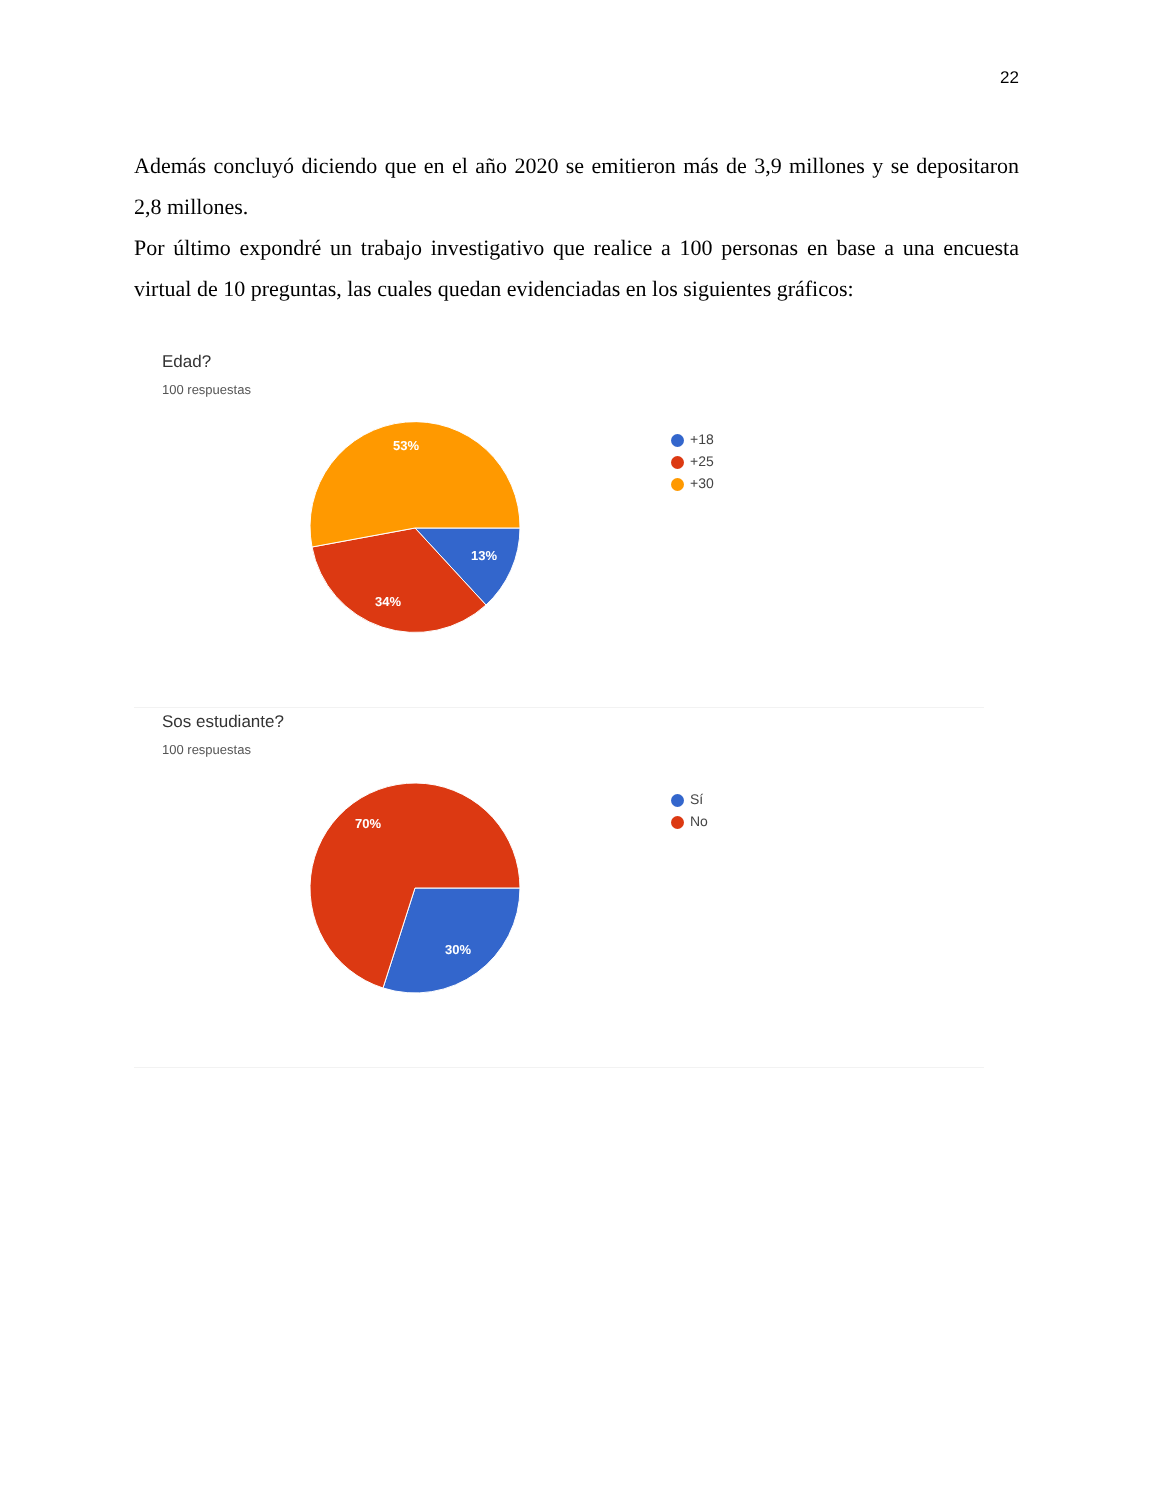22
Además concluyó diciendo que en el año 2020 se emitieron más de 3,9 millones y se depositaron 2,8 millones.
Por último expondré un trabajo investigativo que realice a 100 personas en base a una encuesta virtual de 10 preguntas, las cuales quedan evidenciadas en los siguientes gráficos:
Edad?
100 respuestas
53%
13%
34%
+18
+25
+30
Sos estudiante?
100 respuestas
70%
30%
Sí
No